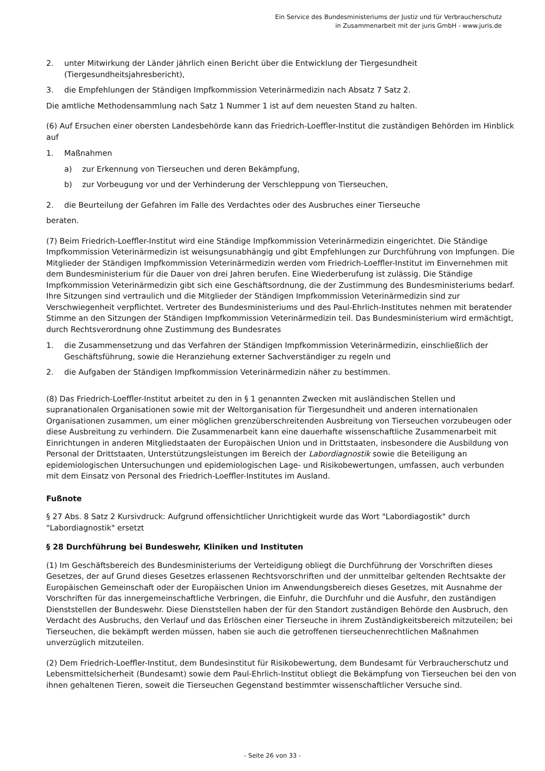Ein Service des Bundesministeriums der Justiz und für Verbraucherschutz
in Zusammenarbeit mit der juris GmbH - www.juris.de
2. unter Mitwirkung der Länder jährlich einen Bericht über die Entwicklung der Tiergesundheit (Tiergesundheitsjahresbericht),
3. die Empfehlungen der Ständigen Impfkommission Veterinärmedizin nach Absatz 7 Satz 2.
Die amtliche Methodensammlung nach Satz 1 Nummer 1 ist auf dem neuesten Stand zu halten.
(6) Auf Ersuchen einer obersten Landesbehörde kann das Friedrich-Loeffler-Institut die zuständigen Behörden im Hinblick auf
1. Maßnahmen
a) zur Erkennung von Tierseuchen und deren Bekämpfung,
b) zur Vorbeugung vor und der Verhinderung der Verschleppung von Tierseuchen,
2. die Beurteilung der Gefahren im Falle des Verdachtes oder des Ausbruches einer Tierseuche
beraten.
(7) Beim Friedrich-Loeffler-Institut wird eine Ständige Impfkommission Veterinärmedizin eingerichtet. Die Ständige Impfkommission Veterinärmedizin ist weisungsunabhängig und gibt Empfehlungen zur Durchführung von Impfungen. Die Mitglieder der Ständigen Impfkommission Veterinärmedizin werden vom Friedrich-Loeffler-Institut im Einvernehmen mit dem Bundesministerium für die Dauer von drei Jahren berufen. Eine Wiederberufung ist zulässig. Die Ständige Impfkommission Veterinärmedizin gibt sich eine Geschäftsordnung, die der Zustimmung des Bundesministeriums bedarf. Ihre Sitzungen sind vertraulich und die Mitglieder der Ständigen Impfkommission Veterinärmedizin sind zur Verschwiegenheit verpflichtet. Vertreter des Bundesministeriums und des Paul-Ehrlich-Institutes nehmen mit beratender Stimme an den Sitzungen der Ständigen Impfkommission Veterinärmedizin teil. Das Bundesministerium wird ermächtigt, durch Rechtsverordnung ohne Zustimmung des Bundesrates
1. die Zusammensetzung und das Verfahren der Ständigen Impfkommission Veterinärmedizin, einschließlich der Geschäftsführung, sowie die Heranziehung externer Sachverständiger zu regeln und
2. die Aufgaben der Ständigen Impfkommission Veterinärmedizin näher zu bestimmen.
(8) Das Friedrich-Loeffler-Institut arbeitet zu den in § 1 genannten Zwecken mit ausländischen Stellen und supranationalen Organisationen sowie mit der Weltorganisation für Tiergesundheit und anderen internationalen Organisationen zusammen, um einer möglichen grenzüberschreitenden Ausbreitung von Tierseuchen vorzubeugen oder diese Ausbreitung zu verhindern. Die Zusammenarbeit kann eine dauerhafte wissenschaftliche Zusammenarbeit mit Einrichtungen in anderen Mitgliedstaaten der Europäischen Union und in Drittstaaten, insbesondere die Ausbildung von Personal der Drittstaaten, Unterstützungsleistungen im Bereich der Labordiagnostik sowie die Beteiligung an epidemiologischen Untersuchungen und epidemiologischen Lage- und Risikobewertungen, umfassen, auch verbunden mit dem Einsatz von Personal des Friedrich-Loeffler-Institutes im Ausland.
Fußnote
§ 27 Abs. 8 Satz 2 Kursivdruck: Aufgrund offensichtlicher Unrichtigkeit wurde das Wort "Labordiagostik" durch "Labordiagnostik" ersetzt
§ 28 Durchführung bei Bundeswehr, Kliniken und Instituten
(1) Im Geschäftsbereich des Bundesministeriums der Verteidigung obliegt die Durchführung der Vorschriften dieses Gesetzes, der auf Grund dieses Gesetzes erlassenen Rechtsvorschriften und der unmittelbar geltenden Rechtsakte der Europäischen Gemeinschaft oder der Europäischen Union im Anwendungsbereich dieses Gesetzes, mit Ausnahme der Vorschriften für das innergemeinschaftliche Verbringen, die Einfuhr, die Durchfuhr und die Ausfuhr, den zuständigen Dienststellen der Bundeswehr. Diese Dienststellen haben der für den Standort zuständigen Behörde den Ausbruch, den Verdacht des Ausbruchs, den Verlauf und das Erlöschen einer Tierseuche in ihrem Zuständigkeitsbereich mitzuteilen; bei Tierseuchen, die bekämpft werden müssen, haben sie auch die getroffenen tierseuchenrechtlichen Maßnahmen unverzüglich mitzuteilen.
(2) Dem Friedrich-Loeffler-Institut, dem Bundesinstitut für Risikobewertung, dem Bundesamt für Verbraucherschutz und Lebensmittelsicherheit (Bundesamt) sowie dem Paul-Ehrlich-Institut obliegt die Bekämpfung von Tierseuchen bei den von ihnen gehaltenen Tieren, soweit die Tierseuchen Gegenstand bestimmter wissenschaftlicher Versuche sind.
- Seite 26 von 33 -